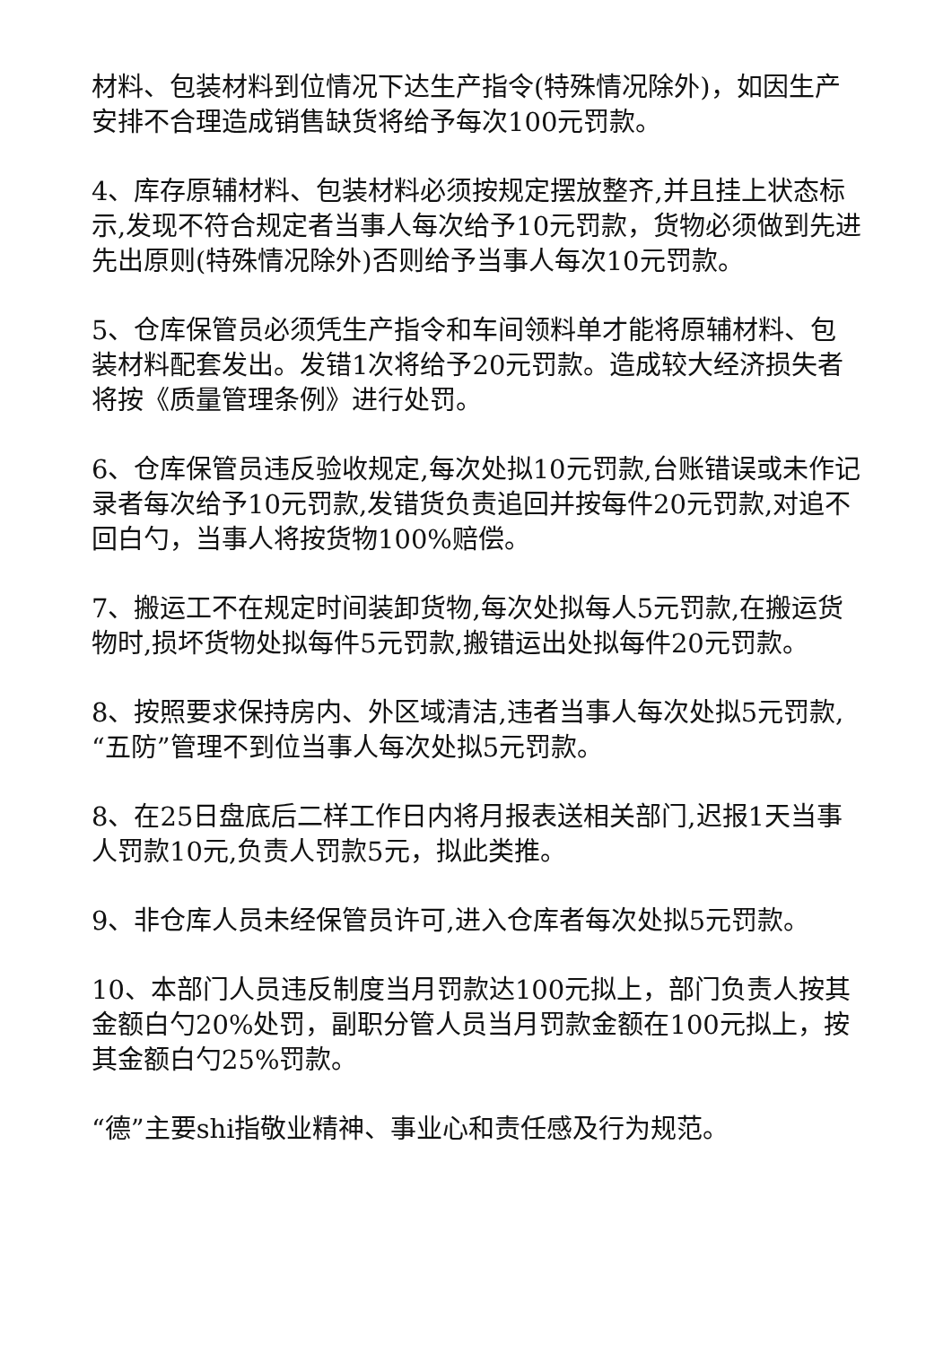材料、包装材料到位情况下达生产指令(特殊情况除外)，如因生产安排不合理造成销售缺货将给予每次100元罚款。
4、库存原辅材料、包装材料必须按规定摆放整齐,并且挂上状态标示,发现不符合规定者当事人每次给予10元罚款，货物必须做到先进先出原则(特殊情况除外)否则给予当事人每次10元罚款。
5、仓库保管员必须凭生产指令和车间领料单才能将原辅材料、包装材料配套发出。发错1次将给予20元罚款。造成较大经济损失者将按《质量管理条例》进行处罚。
6、仓库保管员违反验收规定,每次处拟10元罚款,台账错误或未作记录者每次给予10元罚款,发错货负责追回并按每件20元罚款,对追不回白勺，当事人将按货物100%赔偿。
7、搬运工不在规定时间装卸货物,每次处拟每人5元罚款,在搬运货物时,损坏货物处拟每件5元罚款,搬错运出处拟每件20元罚款。
8、按照要求保持房内、外区域清洁,违者当事人每次处拟5元罚款,“五防”管理不到位当事人每次处拟5元罚款。
8、在25日盘底后二样工作日内将月报表送相关部门,迟报1天当事人罚款10元,负责人罚款5元，拟此类推。
9、非仓库人员未经保管员许可,进入仓库者每次处拟5元罚款。
10、本部门人员违反制度当月罚款达100元拟上，部门负责人按其金额白勺20%处罚，副职分管人员当月罚款金额在100元拟上，按其金额白勺25%罚款。
“德”主要shi指敬业精神、事业心和责任感及行为规范。